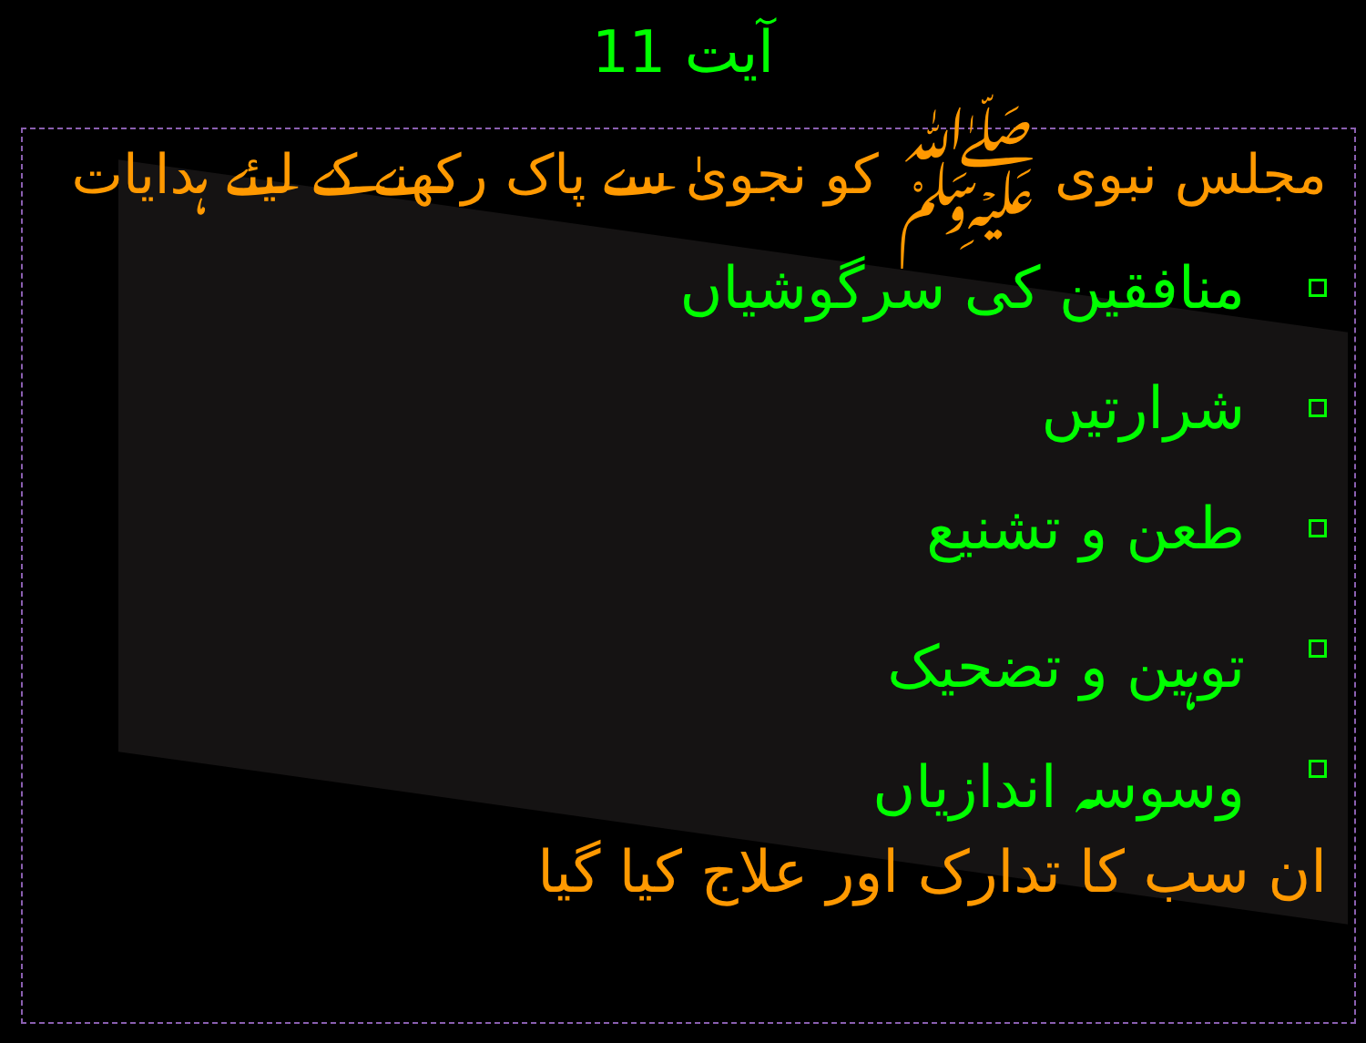آیت 11
مجلس نبوی ﷺ کو نجویٰ سے پاک رکھنے کے لیئے ہدایات
منافقین کی سرگوشیاں
شرارتیں
طعن و تشنیع
توہین و تضحیک
وسوسہ اندازیاں
ان سب کا تدارک اور علاج کیا گیا